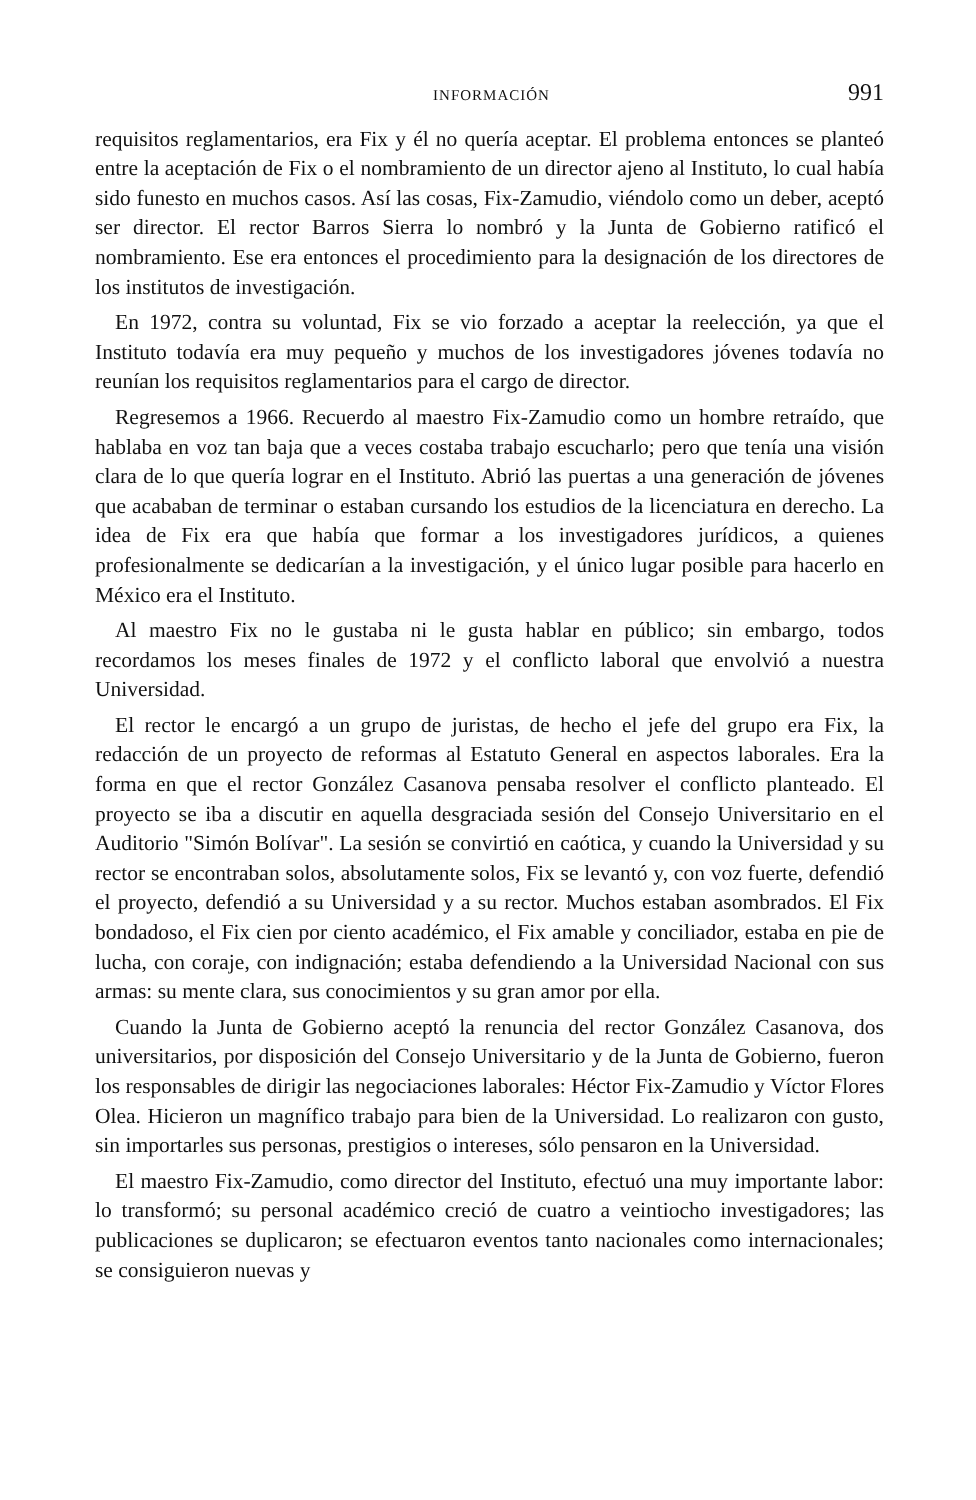INFORMACIÓN 991
requisitos reglamentarios, era Fix y él no quería aceptar. El problema entonces se planteó entre la aceptación de Fix o el nombramiento de un director ajeno al Instituto, lo cual había sido funesto en muchos casos. Así las cosas, Fix-Zamudio, viéndolo como un deber, aceptó ser director. El rector Barros Sierra lo nombró y la Junta de Gobierno ratificó el nombramiento. Ese era entonces el procedimiento para la designación de los directores de los institutos de investigación.
En 1972, contra su voluntad, Fix se vio forzado a aceptar la reelección, ya que el Instituto todavía era muy pequeño y muchos de los investigadores jóvenes todavía no reunían los requisitos reglamentarios para el cargo de director.
Regresemos a 1966. Recuerdo al maestro Fix-Zamudio como un hombre retraído, que hablaba en voz tan baja que a veces costaba trabajo escucharlo; pero que tenía una visión clara de lo que quería lograr en el Instituto. Abrió las puertas a una generación de jóvenes que acababan de terminar o estaban cursando los estudios de la licenciatura en derecho. La idea de Fix era que había que formar a los investigadores jurídicos, a quienes profesionalmente se dedicarían a la investigación, y el único lugar posible para hacerlo en México era el Instituto.
Al maestro Fix no le gustaba ni le gusta hablar en público; sin embargo, todos recordamos los meses finales de 1972 y el conflicto laboral que envolvió a nuestra Universidad.
El rector le encargó a un grupo de juristas, de hecho el jefe del grupo era Fix, la redacción de un proyecto de reformas al Estatuto General en aspectos laborales. Era la forma en que el rector González Casanova pensaba resolver el conflicto planteado. El proyecto se iba a discutir en aquella desgraciada sesión del Consejo Universitario en el Auditorio "Simón Bolívar". La sesión se convirtió en caótica, y cuando la Universidad y su rector se encontraban solos, absolutamente solos, Fix se levantó y, con voz fuerte, defendió el proyecto, defendió a su Universidad y a su rector. Muchos estaban asombrados. El Fix bondadoso, el Fix cien por ciento académico, el Fix amable y conciliador, estaba en pie de lucha, con coraje, con indignación; estaba defendiendo a la Universidad Nacional con sus armas: su mente clara, sus conocimientos y su gran amor por ella.
Cuando la Junta de Gobierno aceptó la renuncia del rector González Casanova, dos universitarios, por disposición del Consejo Universitario y de la Junta de Gobierno, fueron los responsables de dirigir las negociaciones laborales: Héctor Fix-Zamudio y Víctor Flores Olea. Hicieron un magnífico trabajo para bien de la Universidad. Lo realizaron con gusto, sin importarles sus personas, prestigios o intereses, sólo pensaron en la Universidad.
El maestro Fix-Zamudio, como director del Instituto, efectuó una muy importante labor: lo transformó; su personal académico creció de cuatro a veintiocho investigadores; las publicaciones se duplicaron; se efectuaron eventos tanto nacionales como internacionales; se consiguieron nuevas y